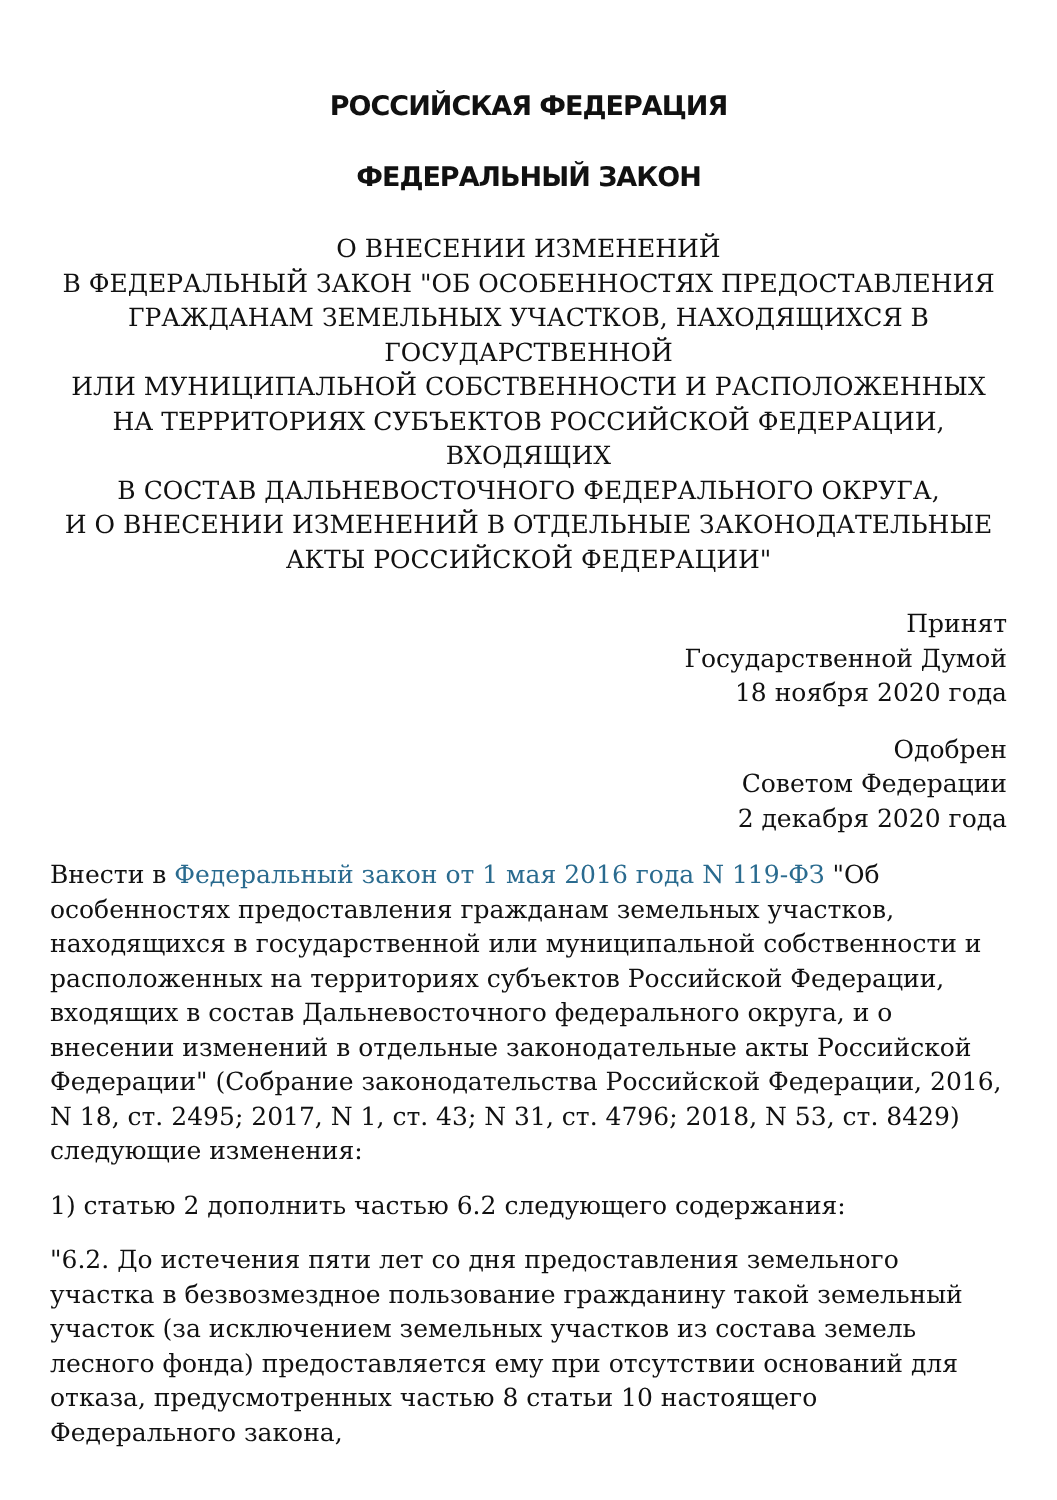РОССИЙСКАЯ ФЕДЕРАЦИЯ
ФЕДЕРАЛЬНЫЙ ЗАКОН
О ВНЕСЕНИИ ИЗМЕНЕНИЙ
В ФЕДЕРАЛЬНЫЙ ЗАКОН "ОБ ОСОБЕННОСТЯХ ПРЕДОСТАВЛЕНИЯ
ГРАЖДАНАМ ЗЕМЕЛЬНЫХ УЧАСТКОВ, НАХОДЯЩИХСЯ В
ГОСУДАРСТВЕННОЙ
ИЛИ МУНИЦИПАЛЬНОЙ СОБСТВЕННОСТИ И РАСПОЛОЖЕННЫХ
НА ТЕРРИТОРИЯХ СУБЪЕКТОВ РОССИЙСКОЙ ФЕДЕРАЦИИ,
ВХОДЯЩИХ
В СОСТАВ ДАЛЬНЕВОСТОЧНОГО ФЕДЕРАЛЬНОГО ОКРУГА,
И О ВНЕСЕНИИ ИЗМЕНЕНИЙ В ОТДЕЛЬНЫЕ ЗАКОНОДАТЕЛЬНЫЕ
АКТЫ РОССИЙСКОЙ ФЕДЕРАЦИИ"
Принят
Государственной Думой
18 ноября 2020 года
Одобрен
Советом Федерации
2 декабря 2020 года
Внести в Федеральный закон от 1 мая 2016 года N 119-ФЗ "Об особенностях предоставления гражданам земельных участков, находящихся в государственной или муниципальной собственности и расположенных на территориях субъектов Российской Федерации, входящих в состав Дальневосточного федерального округа, и о внесении изменений в отдельные законодательные акты Российской Федерации" (Собрание законодательства Российской Федерации, 2016, N 18, ст. 2495; 2017, N 1, ст. 43; N 31, ст. 4796; 2018, N 53, ст. 8429) следующие изменения:
1) статью 2 дополнить частью 6.2 следующего содержания:
"6.2. До истечения пяти лет со дня предоставления земельного участка в безвозмездное пользование гражданину такой земельный участок (за исключением земельных участков из состава земель лесного фонда) предоставляется ему при отсутствии оснований для отказа, предусмотренных частью 8 статьи 10 настоящего Федерального закона,